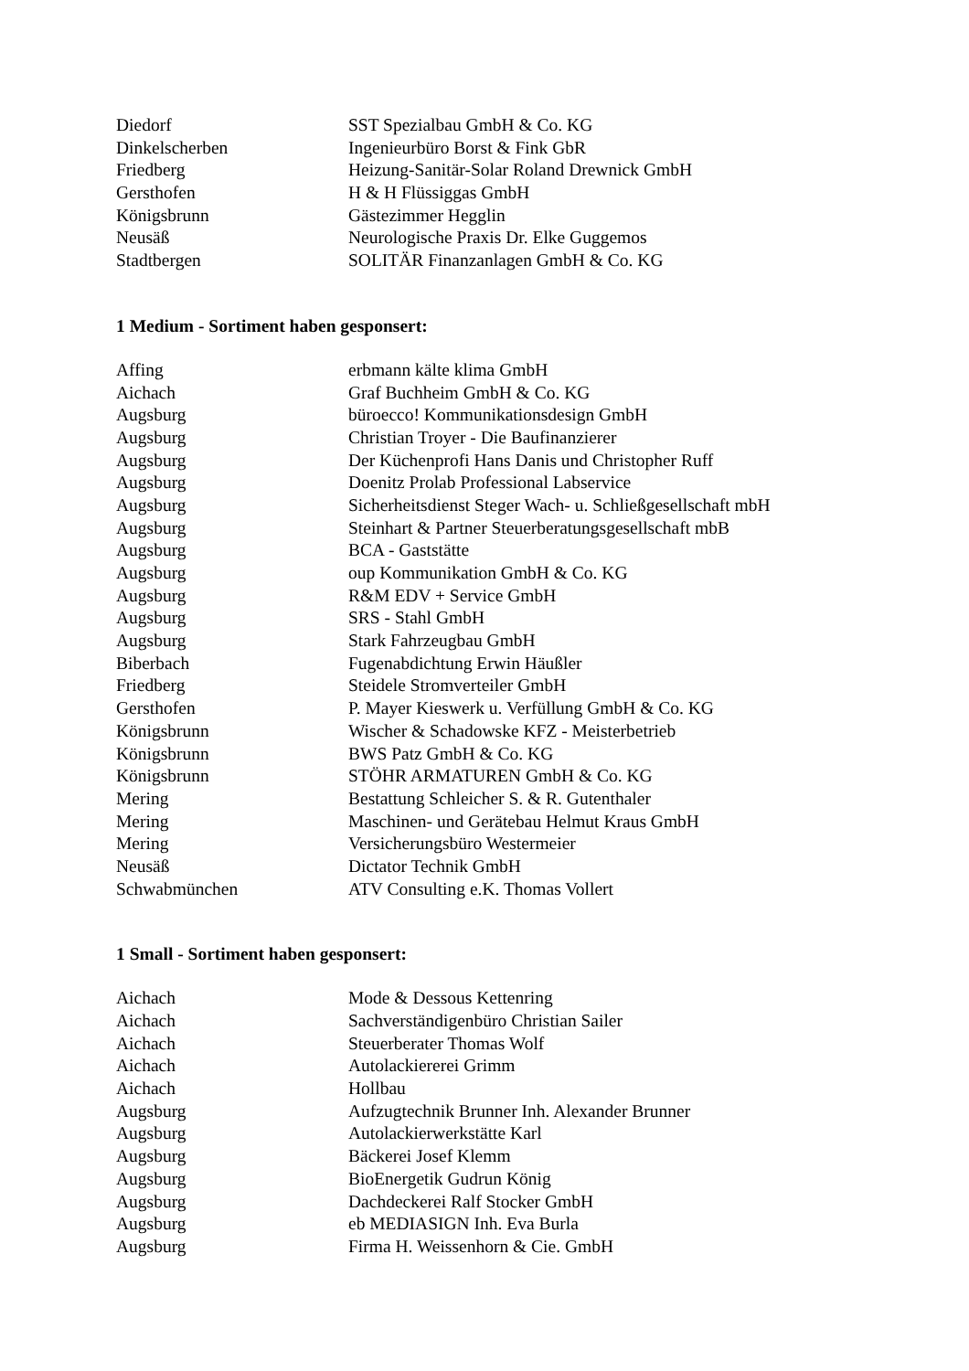| Diedorf | SST Spezialbau GmbH & Co. KG |
| Dinkelscherben | Ingenieurbüro Borst & Fink GbR |
| Friedberg | Heizung-Sanitär-Solar Roland Drewnick GmbH |
| Gersthofen | H & H Flüssiggas GmbH |
| Königsbrunn | Gästezimmer Hegglin |
| Neusäß | Neurologische Praxis Dr. Elke Guggemos |
| Stadtbergen | SOLITÄR Finanzanlagen GmbH & Co. KG |
1 Medium - Sortiment haben gesponsert:
| Affing | erbmann kälte klima GmbH |
| Aichach | Graf Buchheim GmbH & Co. KG |
| Augsburg | büroecco! Kommunikationsdesign GmbH |
| Augsburg | Christian Troyer - Die Baufinanzierer |
| Augsburg | Der Küchenprofi Hans Danis und Christopher Ruff |
| Augsburg | Doenitz Prolab Professional Labservice |
| Augsburg | Sicherheitsdienst Steger Wach- u. Schließgesellschaft mbH |
| Augsburg | Steinhart & Partner Steuerberatungsgesellschaft mbB |
| Augsburg | BCA - Gaststätte |
| Augsburg | oup Kommunikation GmbH & Co. KG |
| Augsburg | R&M EDV + Service GmbH |
| Augsburg | SRS - Stahl GmbH |
| Augsburg | Stark Fahrzeugbau GmbH |
| Biberbach | Fugenabdichtung Erwin Häußler |
| Friedberg | Steidele Stromverteiler GmbH |
| Gersthofen | P. Mayer Kieswerk u. Verfüllung GmbH & Co. KG |
| Königsbrunn | Wischer & Schadowske KFZ - Meisterbetrieb |
| Königsbrunn | BWS Patz GmbH & Co. KG |
| Königsbrunn | STÖHR ARMATUREN GmbH & Co. KG |
| Mering | Bestattung Schleicher S. & R. Gutenthaler |
| Mering | Maschinen- und Gerätebau Helmut Kraus GmbH |
| Mering | Versicherungsbüro Westermeier |
| Neusäß | Dictator Technik GmbH |
| Schwabmünchen | ATV Consulting e.K. Thomas Vollert |
1 Small - Sortiment haben gesponsert:
| Aichach | Mode & Dessous Kettenring |
| Aichach | Sachverständigenbüro Christian Sailer |
| Aichach | Steuerberater Thomas Wolf |
| Aichach | Autolackiererei Grimm |
| Aichach | Hollbau |
| Augsburg | Aufzugtechnik Brunner Inh. Alexander Brunner |
| Augsburg | Autolackierwerkstätte Karl |
| Augsburg | Bäckerei Josef Klemm |
| Augsburg | BioEnergetik Gudrun König |
| Augsburg | Dachdeckerei Ralf Stocker GmbH |
| Augsburg | eb MEDIASIGN Inh. Eva Burla |
| Augsburg | Firma H. Weissenhorn & Cie. GmbH |